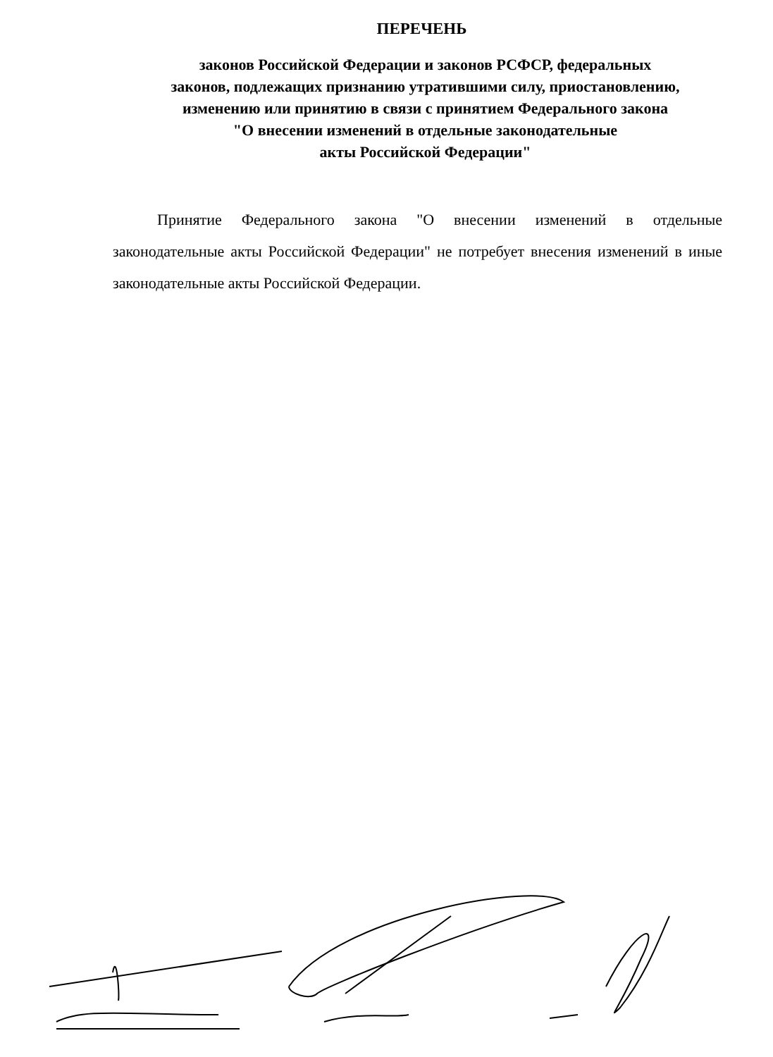ПЕРЕЧЕНЬ
законов Российской Федерации и законов РСФСР, федеральных
законов, подлежащих признанию утратившими силу, приостановлению,
изменению или принятию в связи с принятием Федерального закона
"О внесении изменений в отдельные законодательные
акты Российской Федерации"
Принятие Федерального закона "О внесении изменений в отдельные законодательные акты Российской Федерации" не потребует внесения изменений в иные законодательные акты Российской Федерации.